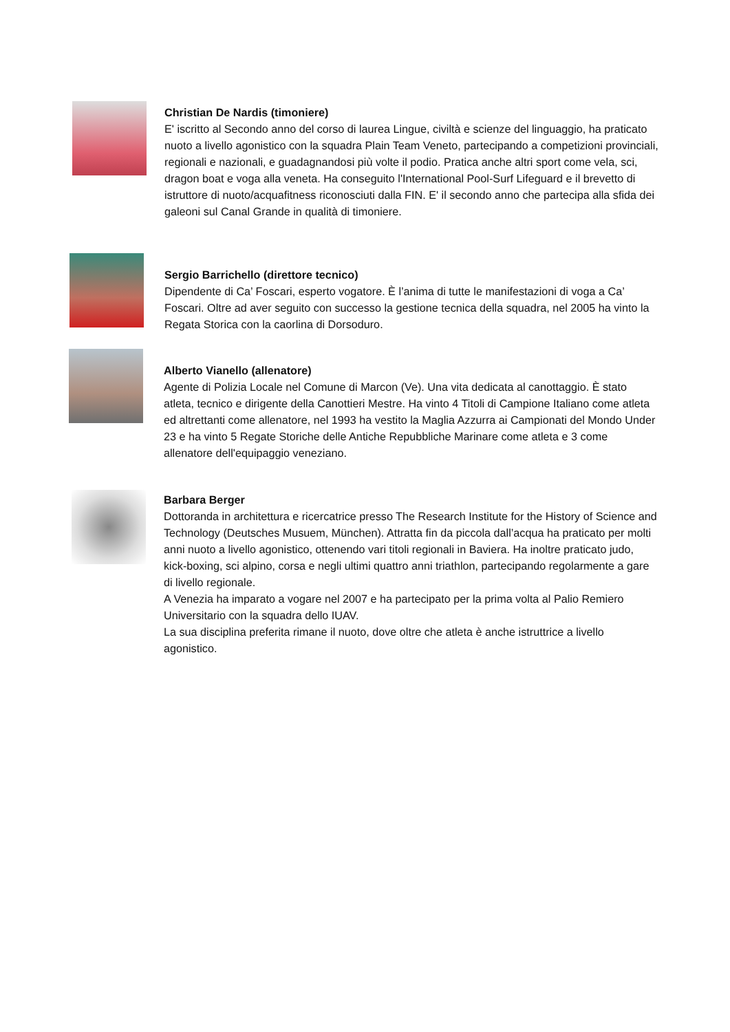Christian De Nardis (timoniere)
E' iscritto al Secondo anno del corso di laurea Lingue, civiltà e scienze del linguaggio, ha praticato nuoto a livello agonistico con la squadra Plain Team Veneto, partecipando a competizioni provinciali, regionali e nazionali, e guadagnandosi più volte il podio. Pratica anche altri sport come vela, sci, dragon boat e voga alla veneta. Ha conseguito l'International Pool-Surf Lifeguard e il brevetto di istruttore di nuoto/acquafitness riconosciuti dalla FIN. E' il secondo anno che partecipa alla sfida dei galeoni sul Canal Grande in qualità di timoniere.
Sergio Barrichello (direttore tecnico)
Dipendente di Ca’ Foscari, esperto vogatore. È l’anima di tutte le manifestazioni di voga a Ca’ Foscari. Oltre ad aver seguito con successo la gestione tecnica della squadra, nel 2005 ha vinto la Regata Storica con la caorlina di Dorsoduro.
Alberto Vianello (allenatore)
Agente di Polizia Locale nel Comune di Marcon (Ve). Una vita dedicata al canottaggio. È stato atleta, tecnico e dirigente della Canottieri Mestre. Ha vinto 4 Titoli di Campione Italiano come atleta ed altrettanti come allenatore, nel 1993 ha vestito la Maglia Azzurra ai Campionati del Mondo Under 23 e ha vinto 5 Regate Storiche delle Antiche Repubbliche Marinare come atleta e 3 come allenatore dell'equipaggio veneziano.
Barbara Berger
Dottoranda in architettura e ricercatrice presso The Research Institute for the History of Science and Technology (Deutsches Musuem, München). Attratta fin da piccola dall’acqua ha praticato per molti anni nuoto a livello agonistico, ottenendo vari titoli regionali in Baviera. Ha inoltre praticato judo, kick-boxing, sci alpino, corsa e negli ultimi quattro anni triathlon, partecipando regolarmente a gare di livello regionale.
A Venezia ha imparato a vogare nel 2007 e ha partecipato per la prima volta al Palio Remiero Universitario con la squadra dello IUAV.
La sua disciplina preferita rimane il nuoto, dove oltre che atleta è anche istruttrice a livello agonistico.